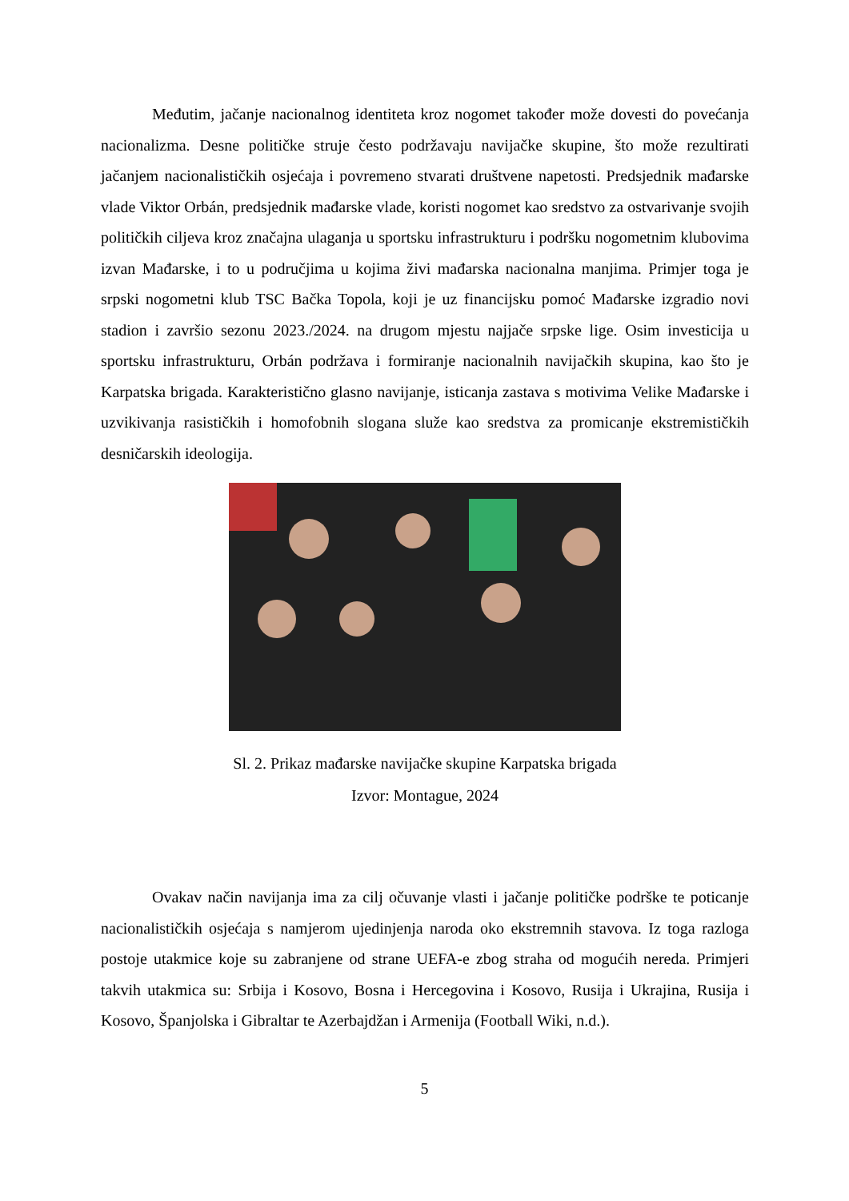Međutim, jačanje nacionalnog identiteta kroz nogomet također može dovesti do povećanja nacionalizma. Desne političke struje često podržavaju navijačke skupine, što može rezultirati jačanjem nacionalističkih osjećaja i povremeno stvarati društvene napetosti. Predsjednik mađarske vlade Viktor Orbán, predsjednik mađarske vlade, koristi nogomet kao sredstvo za ostvarivanje svojih političkih ciljeva kroz značajna ulaganja u sportsku infrastrukturu i podršku nogometnim klubovima izvan Mađarske, i to u područjima u kojima živi mađarska nacionalna manjima. Primjer toga je srpski nogometni klub TSC Bačka Topola, koji je uz financijsku pomoć Mađarske izgradio novi stadion i završio sezonu 2023./2024. na drugom mjestu najjače srpske lige. Osim investicija u sportsku infrastrukturu, Orbán podržava i formiranje nacionalnih navijačkih skupina, kao što je Karpatska brigada. Karakteristično glasno navijanje, isticanja zastava s motivima Velike Mađarske i uzvikivanja rasističkih i homofobnih slogana služe kao sredstva za promicanje ekstremističkih desničarskih ideologija.
Sl. 2. Prikaz mađarske navijačke skupine Karpatska brigada
Izvor: Montague, 2024
Ovakav način navijanja ima za cilj očuvanje vlasti i jačanje političke podrške te poticanje nacionalističkih osjećaja s namjerom ujedinjenja naroda oko ekstremnih stavova. Iz toga razloga postoje utakmice koje su zabranjene od strane UEFA-e zbog straha od mogućih nereda. Primjeri takvih utakmica su: Srbija i Kosovo, Bosna i Hercegovina i Kosovo, Rusija i Ukrajina, Rusija i Kosovo, Španjolska i Gibraltar te Azerbajdžan i Armenija (Football Wiki, n.d.).
5